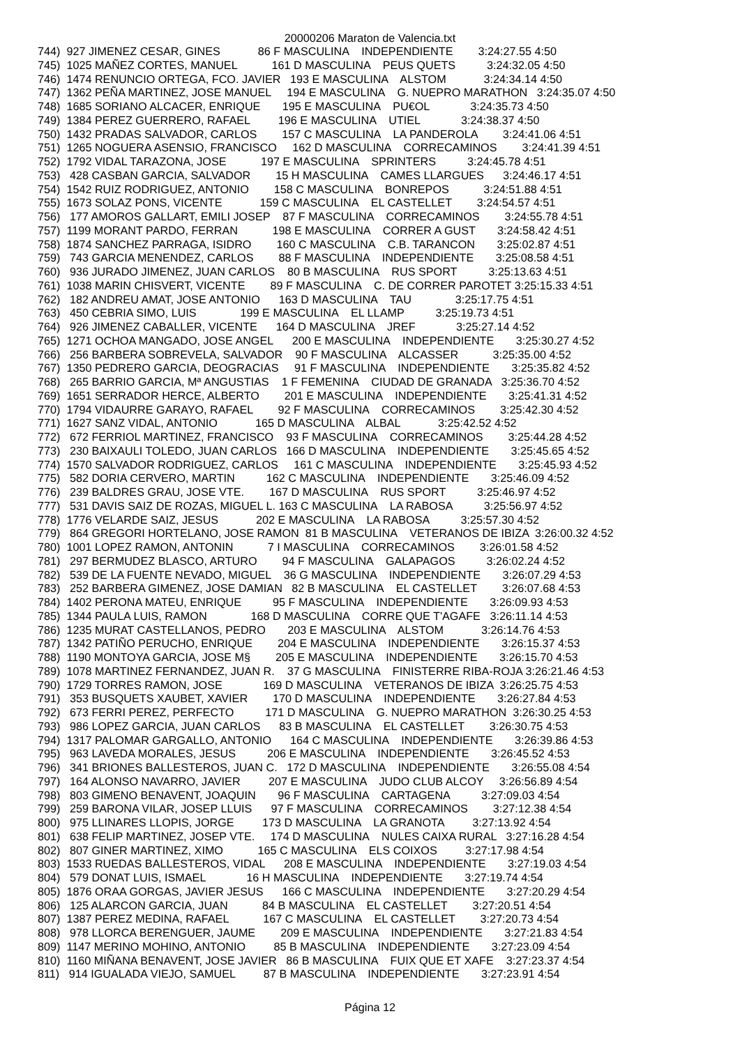20000206 Maraton de Valencia.txt
744)  927 JIMENEZ CESAR, GINES            86 F MASCULINA    INDEPENDIENTE        3:24:27.55 4:50
745)  1025 MAÑEZ CORTES, MANUEL           161 D MASCULINA    PEUS QUETS          3:24:32.05 4:50
746)  1474 RENUNCIO ORTEGA, FCO. JAVIER   193 E MASCULINA    ALSTOM            3:24:34.14 4:50
747)  1362 PEÑA MARTINEZ, JOSE MANUEL     194 E MASCULINA    G. NUEPRO MARATHON   3:24:35.07 4:50
748)  1685 SORIANO ALCACER, ENRIQUE       195 E MASCULINA    PU€OL             3:24:35.73 4:50
749)  1384 PEREZ GUERRERO, RAFAEL         196 E MASCULINA    UTIEL             3:24:38.37 4:50
750)  1432 PRADAS SALVADOR, CARLOS        157 C MASCULINA    LA PANDEROLA        3:24:41.06 4:51
751)  1265 NOGUERA ASENSIO, FRANCISCO     162 D MASCULINA    CORRECAMINOS        3:24:41.39 4:51
752)  1792 VIDAL TARAZONA, JOSE           197 E MASCULINA    SPRINTERS          3:24:45.78 4:51
753)   428 CASBAN GARCIA, SALVADOR        15 H MASCULINA    CAMES LLARGUES      3:24:46.17 4:51
754)  1542 RUIZ RODRIGUEZ, ANTONIO        158 C MASCULINA    BONREPOS           3:24:51.88 4:51
755)  1673 SOLAZ PONS, VICENTE            159 C MASCULINA    EL CASTELLET        3:24:54.57 4:51
756)   177 AMOROS GALLART, EMILI JOSEP    87 F MASCULINA    CORRECAMINOS        3:24:55.78 4:51
757)  1199 MORANT PARDO, FERRAN           198 E MASCULINA    CORRER A GUST       3:24:58.42 4:51
758)  1874 SANCHEZ PARRAGA, ISIDRO        160 C MASCULINA    C.B. TARANCON       3:25:02.87 4:51
759)   743 GARCIA MENENDEZ, CARLOS        88 F MASCULINA    INDEPENDIENTE       3:25:08.58 4:51
760)   936 JURADO JIMENEZ, JUAN CARLOS    80 B MASCULINA    RUS SPORT          3:25:13.63 4:51
761)  1038 MARIN CHISVERT, VICENTE        89 F MASCULINA    C. DE CORRER PAROTET 3:25:15.33 4:51
762)   182 ANDREU AMAT, JOSE ANTONIO      163 D MASCULINA    TAU              3:25:17.75 4:51
763)   450 CEBRIA SIMO, LUIS              199 E MASCULINA    EL LLAMP          3:25:19.73 4:51
764)   926 JIMENEZ CABALLER, VICENTE      164 D MASCULINA    JREF             3:25:27.14 4:52
765)  1271 OCHOA MANGADO, JOSE ANGEL      200 E MASCULINA    INDEPENDIENTE       3:25:30.27 4:52
766)   256 BARBERA SOBREVELA, SALVADOR    90 F MASCULINA    ALCASSER           3:25:35.00 4:52
767)  1350 PEDRERO GARCIA, DEOGRACIAS     91 F MASCULINA    INDEPENDIENTE       3:25:35.82 4:52
768)   265 BARRIO GARCIA, Mª ANGUSTIAS    1 F FEMENINA    CIUDAD DE GRANADA   3:25:36.70 4:52
769)  1651 SERRADOR HERCE, ALBERTO        201 E MASCULINA    INDEPENDIENTE       3:25:41.31 4:52
770)  1794 VIDAURRE GARAYO, RAFAEL        92 F MASCULINA    CORRECAMINOS        3:25:42.30 4:52
771)  1627 SANZ VIDAL, ANTONIO            165 D MASCULINA    ALBAL            3:25:42.52 4:52
772)   672 FERRIOL MARTINEZ, FRANCISCO    93 F MASCULINA    CORRECAMINOS        3:25:44.28 4:52
773)   230 BAIXAULI TOLEDO, JUAN CARLOS   166 D MASCULINA    INDEPENDIENTE       3:25:45.65 4:52
774)  1570 SALVADOR RODRIGUEZ, CARLOS     161 C MASCULINA    INDEPENDIENTE       3:25:45.93 4:52
775)   582 DORIA CERVERO, MARTIN          162 C MASCULINA    INDEPENDIENTE       3:25:46.09 4:52
776)   239 BALDRES GRAU, JOSE VTE.        167 D MASCULINA    RUS SPORT          3:25:46.97 4:52
777)   531 DAVIS SAIZ DE ROZAS, MIGUEL L. 163 C MASCULINA    LA RABOSA          3:25:56.97 4:52
778)  1776 VELARDE SAIZ, JESUS            202 E MASCULINA    LA RABOSA          3:25:57.30 4:52
779)   864 GREGORI HORTELANO, JOSE RAMON  81 B MASCULINA    VETERANOS DE IBIZA  3:26:00.32 4:52
780)  1001 LOPEZ RAMON, ANTONIN           7 I MASCULINA    CORRECAMINOS        3:26:01.58 4:52
781)   297 BERMUDEZ BLASCO, ARTURO        94 F MASCULINA    GALAPAGOS          3:26:02.24 4:52
782)   539 DE LA FUENTE NEVADO, MIGUEL    36 G MASCULINA    INDEPENDIENTE       3:26:07.29 4:53
783)   252 BARBERA GIMENEZ, JOSE DAMIAN   82 B MASCULINA    EL CASTELLET        3:26:07.68 4:53
784)  1402 PERONA MATEU, ENRIQUE          95 F MASCULINA    INDEPENDIENTE       3:26:09.93 4:53
785)  1344 PAULA LUIS, RAMON              168 D MASCULINA    CORRE QUE T'AGAFE   3:26:11.14 4:53
786)  1235 MURAT CASTELLANOS, PEDRO       203 E MASCULINA    ALSTOM            3:26:14.76 4:53
787)  1342 PATIÑO PERUCHO, ENRIQUE        204 E MASCULINA    INDEPENDIENTE       3:26:15.37 4:53
788)  1190 MONTOYA GARCIA, JOSE M§        205 E MASCULINA    INDEPENDIENTE       3:26:15.70 4:53
789)  1078 MARTINEZ FERNANDEZ, JUAN R.    37 G MASCULINA    FINISTERRE RIBA-ROJA 3:26:21.46 4:53
790)  1729 TORRES RAMON, JOSE             169 D MASCULINA    VETERANOS DE IBIZA  3:26:25.75 4:53
791)   353 BUSQUETS XAUBET, XAVIER        170 D MASCULINA    INDEPENDIENTE       3:26:27.84 4:53
792)   673 FERRI PEREZ, PERFECTO          171 D MASCULINA    G. NUEPRO MARATHON  3:26:30.25 4:53
793)   986 LOPEZ GARCIA, JUAN CARLOS      83 B MASCULINA    EL CASTELLET        3:26:30.75 4:53
794)  1317 PALOMAR GARGALLO, ANTONIO      164 C MASCULINA    INDEPENDIENTE       3:26:39.86 4:53
795)   963 LAVEDA MORALES, JESUS          206 E MASCULINA    INDEPENDIENTE       3:26:45.52 4:53
796)   341 BRIONES BALLESTEROS, JUAN C.   172 D MASCULINA    INDEPENDIENTE       3:26:55.08 4:54
797)   164 ALONSO NAVARRO, JAVIER         207 E MASCULINA    JUDO CLUB ALCOY     3:26:56.89 4:54
798)   803 GIMENO BENAVENT, JOAQUIN       96 F MASCULINA    CARTAGENA          3:27:09.03 4:54
799)   259 BARONA VILAR, JOSEP LLUIS      97 F MASCULINA    CORRECAMINOS        3:27:12.38 4:54
800)   975 LLINARES LLOPIS, JORGE         173 D MASCULINA    LA GRANOTA         3:27:13.92 4:54
801)   638 FELIP MARTINEZ, JOSEP VTE.     174 D MASCULINA    NULES CAIXA RURAL   3:27:16.28 4:54
802)   807 GINER MARTINEZ, XIMO           165 C MASCULINA    ELS COIXOS         3:27:17.98 4:54
803)  1533 RUEDAS BALLESTEROS, VIDAL      208 E MASCULINA    INDEPENDIENTE       3:27:19.03 4:54
804)   579 DONAT LUIS, ISMAEL             16 H MASCULINA    INDEPENDIENTE       3:27:19.74 4:54
805)  1876 ORAA GORGAS, JAVIER JESUS      166 C MASCULINA    INDEPENDIENTE       3:27:20.29 4:54
806)   125 ALARCON GARCIA, JUAN           84 B MASCULINA    EL CASTELLET        3:27:20.51 4:54
807)  1387 PEREZ MEDINA, RAFAEL           167 C MASCULINA    EL CASTELLET        3:27:20.73 4:54
808)   978 LLORCA BERENGUER, JAUME        209 E MASCULINA    INDEPENDIENTE       3:27:21.83 4:54
809)  1147 MERINO MOHINO, ANTONIO         85 B MASCULINA    INDEPENDIENTE       3:27:23.09 4:54
810)  1160 MIÑANA BENAVENT, JOSE JAVIER   86 B MASCULINA    FUIX QUE ET XAFE    3:27:23.37 4:54
811)   914 IGUALADA VIEJO, SAMUEL         87 B MASCULINA    INDEPENDIENTE       3:27:23.91 4:54
Página 12